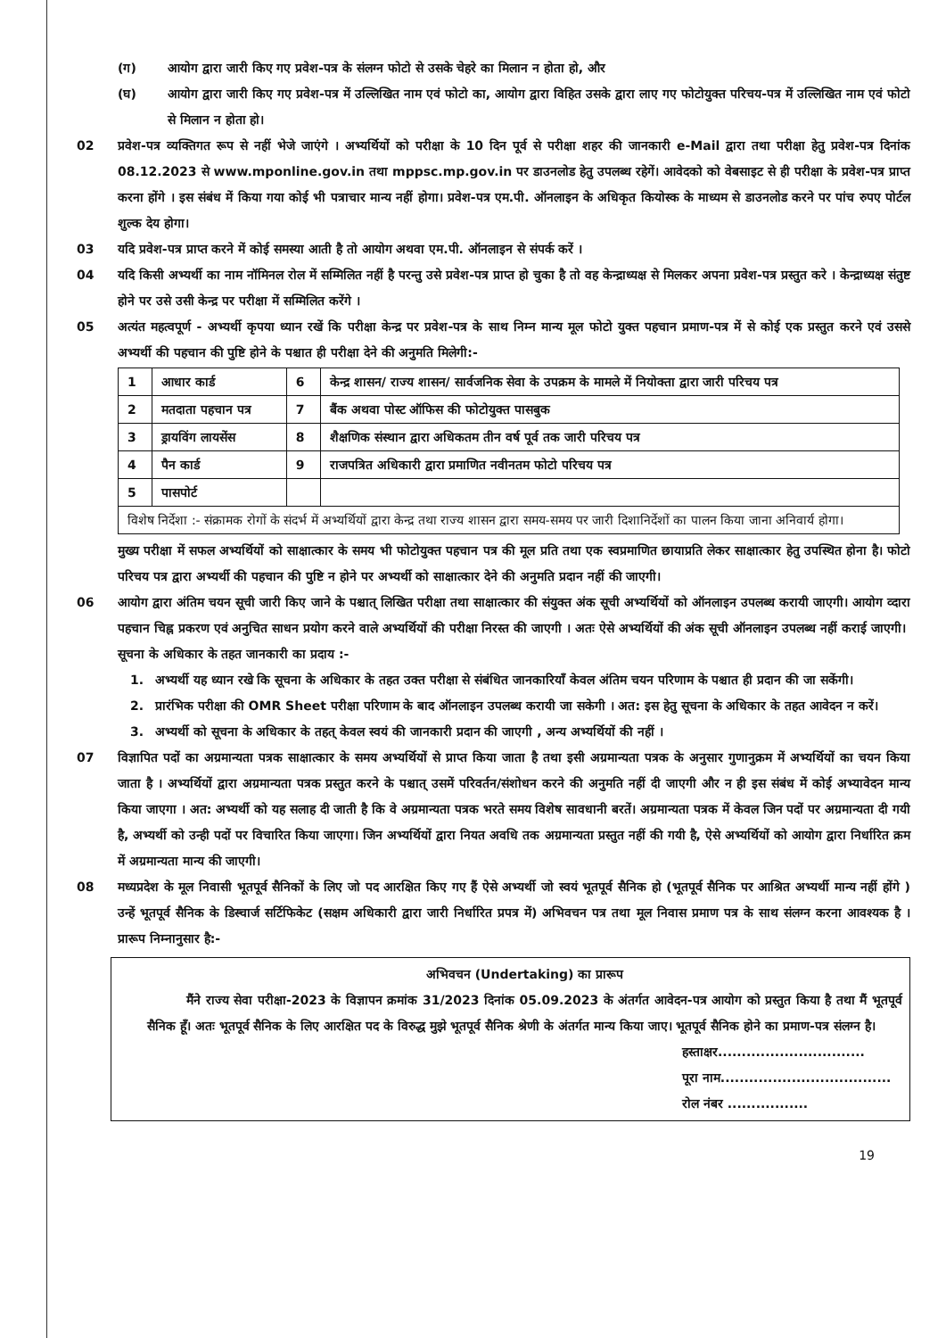(ग) आयोग द्वारा जारी किए गए प्रवेश-पत्र के संलग्न फोटो से उसके चेहरे का मिलान न होता हो, और
(घ) आयोग द्वारा जारी किए गए प्रवेश-पत्र में उल्लिखित नाम एवं फोटो का, आयोग द्वारा विहित उसके द्वारा लाए गए फोटोयुक्त परिचय-पत्र में उल्लिखित नाम एवं फोटो से मिलान न होता हो।
02 प्रवेश-पत्र व्यक्तिगत रूप से नहीं भेजे जाएंगे । अभ्यर्थियों को परीक्षा के 10 दिन पूर्व से परीक्षा शहर की जानकारी e-Mail द्वारा तथा परीक्षा हेतु प्रवेश-पत्र दिनांक 08.12.2023 से www.mponline.gov.in तथा mppsc.mp.gov.in पर डाउनलोड हेतु उपलब्ध रहेगें। आवेदको को वेबसाइट से ही परीक्षा के प्रवेश-पत्र प्राप्त करना होंगे । इस संबंध में किया गया कोई भी पत्राचार मान्य नहीं होगा। प्रवेश-पत्र एम.पी. ऑनलाइन के अधिकृत कियोस्क के माध्यम से डाउनलोड करने पर पांच रुपए पोर्टल शुल्क देय होगा।
03 यदि प्रवेश-पत्र प्राप्त करने में कोई समस्या आती है तो आयोग अथवा एम.पी. ऑनलाइन से संपर्क करें ।
04 यदि किसी अभ्यर्थी का नाम नॉमिनल रोल में सम्मिलित नहीं है परन्तु उसे प्रवेश-पत्र प्राप्त हो चुका है तो वह केन्द्राध्यक्ष से मिलकर अपना प्रवेश-पत्र प्रस्तुत करे । केन्द्राध्यक्ष संतुष्ट होने पर उसे उसी केन्द्र पर परीक्षा में सम्मिलित करेंगे ।
05 अत्यंत महत्वपूर्ण - अभ्यर्थी कृपया ध्यान रखें कि परीक्षा केन्द्र पर प्रवेश-पत्र के साथ निम्न मान्य मूल फोटो युक्त पहचान प्रमाण-पत्र में से कोई एक प्रस्तुत करने एवं उससे अभ्यर्थी की पहचान की पुष्टि होने के पश्चात ही परीक्षा देने की अनुमति मिलेगी:-
| 1 | आधार कार्ड | 6 | केन्द्र शासन/ राज्य शासन/ सार्वजनिक सेवा के उपक्रम के मामले में नियोक्ता द्वारा जारी परिचय पत्र |
| 2 | मतदाता पहचान पत्र | 7 | बैंक अथवा पोस्ट ऑफिस की फोटोयुक्त पासबुक |
| 3 | ड्रायविंग लायसेंस | 8 | शैक्षणिक संस्थान द्वारा अधिकतम तीन वर्ष पूर्व तक जारी परिचय पत्र |
| 4 | पैन कार्ड | 9 | राजपत्रित अधिकारी द्वारा प्रमाणित नवीनतम फोटो परिचय पत्र |
| 5 | पासपोर्ट | | |
| विशेष निर्देशा :- संक्रामक रोगों के संदर्भ में अभ्यर्थियों द्वारा केन्द्र तथा राज्य शासन द्वारा समय-समय पर जारी दिशानिर्देशों का पालन किया जाना अनिवार्य होगा। | | | |
मुख्य परीक्षा में सफल अभ्यर्थियों को साक्षात्कार के समय भी फोटोयुक्त पहचान पत्र की मूल प्रति तथा एक स्वप्रमाणित छायाप्रति लेकर साक्षात्कार हेतु उपस्थित होना है। फोटो परिचय पत्र द्वारा अभ्यर्थी की पहचान की पुष्टि न होने पर अभ्यर्थी को साक्षात्कार देने की अनुमति प्रदान नहीं की जाएगी।
06 आयोग द्वारा अंतिम चयन सूची जारी किए जाने के पश्चात् लिखित परीक्षा तथा साक्षात्कार की संयुक्त अंक सूची अभ्यर्थियों को ऑनलाइन उपलब्ध करायी जाएगी। आयोग व्दारा पहचान चिह्न प्रकरण एवं अनुचित साधन प्रयोग करने वाले अभ्यर्थियों की परीक्षा निरस्त की जाएगी । अतः ऐसे अभ्यर्थियों की अंक सूची ऑनलाइन उपलब्ध नहीं कराई जाएगी।
सूचना के अधिकार के तहत जानकारी का प्रदाय :-
1. अभ्यर्थी यह ध्यान रखे कि सूचना के अधिकार के तहत उक्त परीक्षा से संबंधित जानकारियाँ केवल अंतिम चयन परिणाम के पश्चात ही प्रदान की जा सकेंगी।
2. प्रारंभिक परीक्षा की OMR Sheet परीक्षा परिणाम के बाद ऑनलाइन उपलब्ध करायी जा सकेगी । अत: इस हेतु सूचना के अधिकार के तहत आवेदन न करें।
3. अभ्यर्थी को सूचना के अधिकार के तहत् केवल स्वयं की जानकारी प्रदान की जाएगी , अन्य अभ्यर्थियों की नहीं ।
07 विज्ञापित पदों का अग्रमान्यता पत्रक साक्षात्कार के समय अभ्यर्थियों से प्राप्त किया जाता है तथा इसी अग्रमान्यता पत्रक के अनुसार गुणानुक्रम में अभ्यर्थियों का चयन किया जाता है । अभ्यर्थियों द्वारा अग्रमान्यता पत्रक प्रस्तुत करने के पश्चात् उसमें परिवर्तन/संशोधन करने की अनुमति नहीं दी जाएगी और न ही इस संबंध में कोई अभ्यावेदन मान्य किया जाएगा । अत: अभ्यर्थी को यह सलाह दी जाती है कि वे अग्रमान्यता पत्रक भरते समय विशेष सावधानी बरतें। अग्रमान्यता पत्रक में केवल जिन पदों पर अग्रमान्यता दी गयी है, अभ्यर्थी को उन्ही पदों पर विचारित किया जाएगा। जिन अभ्यर्थियों द्वारा नियत अवधि तक अग्रमान्यता प्रस्तुत नहीं की गयी है, ऐसे अभ्यर्थियों को आयोग द्वारा निर्धारित क्रम में अग्रमान्यता मान्य की जाएगी।
08 मध्यप्रदेश के मूल निवासी भूतपूर्व सैनिकों के लिए जो पद आरक्षित किए गए हैं ऐसे अभ्यर्थी जो स्वयं भूतपूर्व सैनिक हो (भूतपूर्व सैनिक पर आश्रित अभ्यर्थी मान्य नहीं होंगे ) उन्हें भूतपूर्व सैनिक के डिस्चार्ज सर्टिफिकेट (सक्षम अधिकारी द्वारा जारी निर्धारित प्रपत्र में) अभिवचन पत्र तथा मूल निवास प्रमाण पत्र के साथ संलग्न करना आवश्यक है । प्रारूप निम्नानुसार है:-
अभिवचन (Undertaking) का प्रारूप
मैंने राज्य सेवा परीक्षा-2023 के विज्ञापन क्रमांक 31/2023 दिनांक 05.09.2023 के अंतर्गत आवेदन-पत्र आयोग को प्रस्तुत किया है तथा मैं भूतपूर्व सैनिक हूँ। अतः भूतपूर्व सैनिक के लिए आरक्षित पद के विरुद्ध मुझे भूतपूर्व सैनिक श्रेणी के अंतर्गत मान्य किया जाए। भूतपूर्व सैनिक होने का प्रमाण-पत्र संलग्न है।
हस्ताक्षर...............................
पूरा नाम....................................
रोल नंबर .................
19